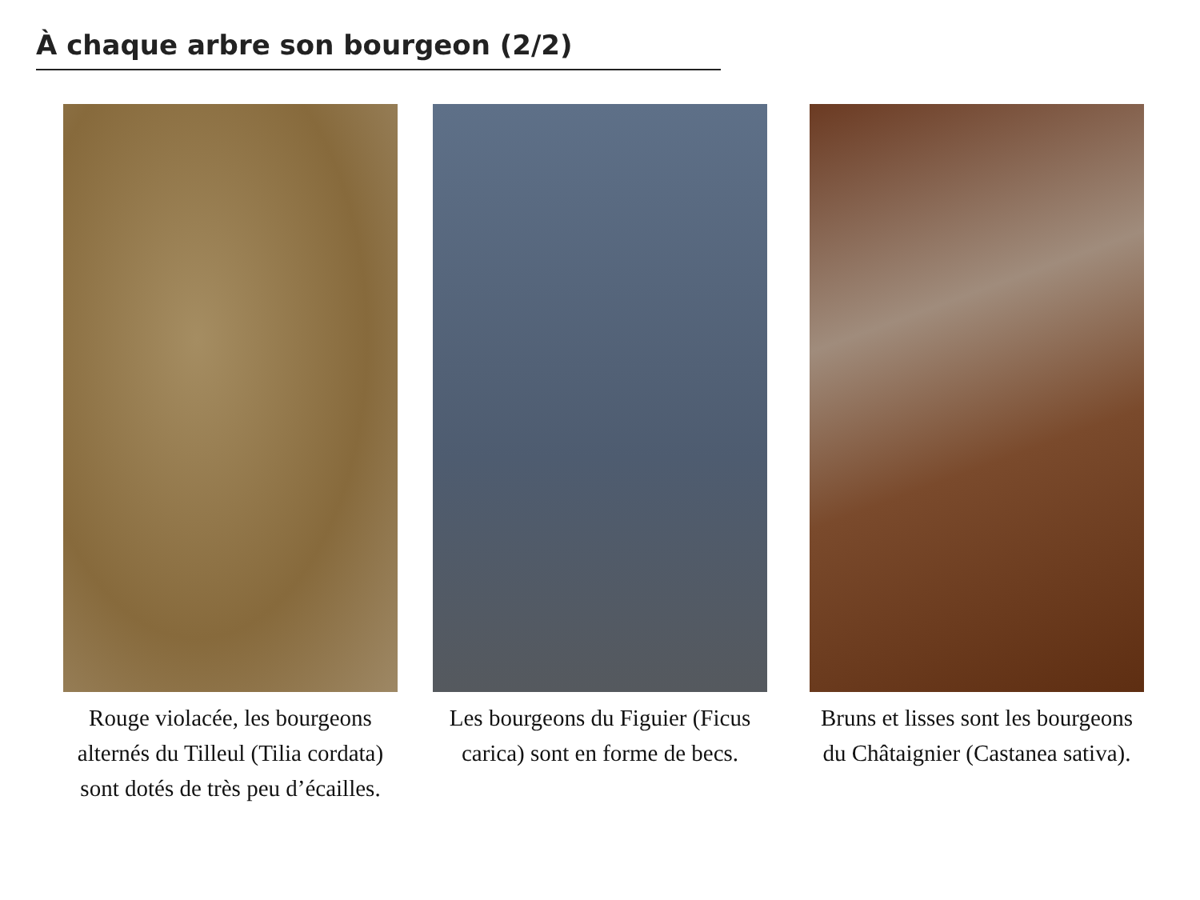À chaque arbre son bourgeon (2/2)
Rouge violacée, les bourgeons alternés du Tilleul (Tilia cordata) sont dotés de très peu d’écailles.
Les bourgeons du Figuier (Ficus carica) sont en forme de becs.
Bruns et lisses sont les bourgeons du Châtaignier (Castanea sativa).